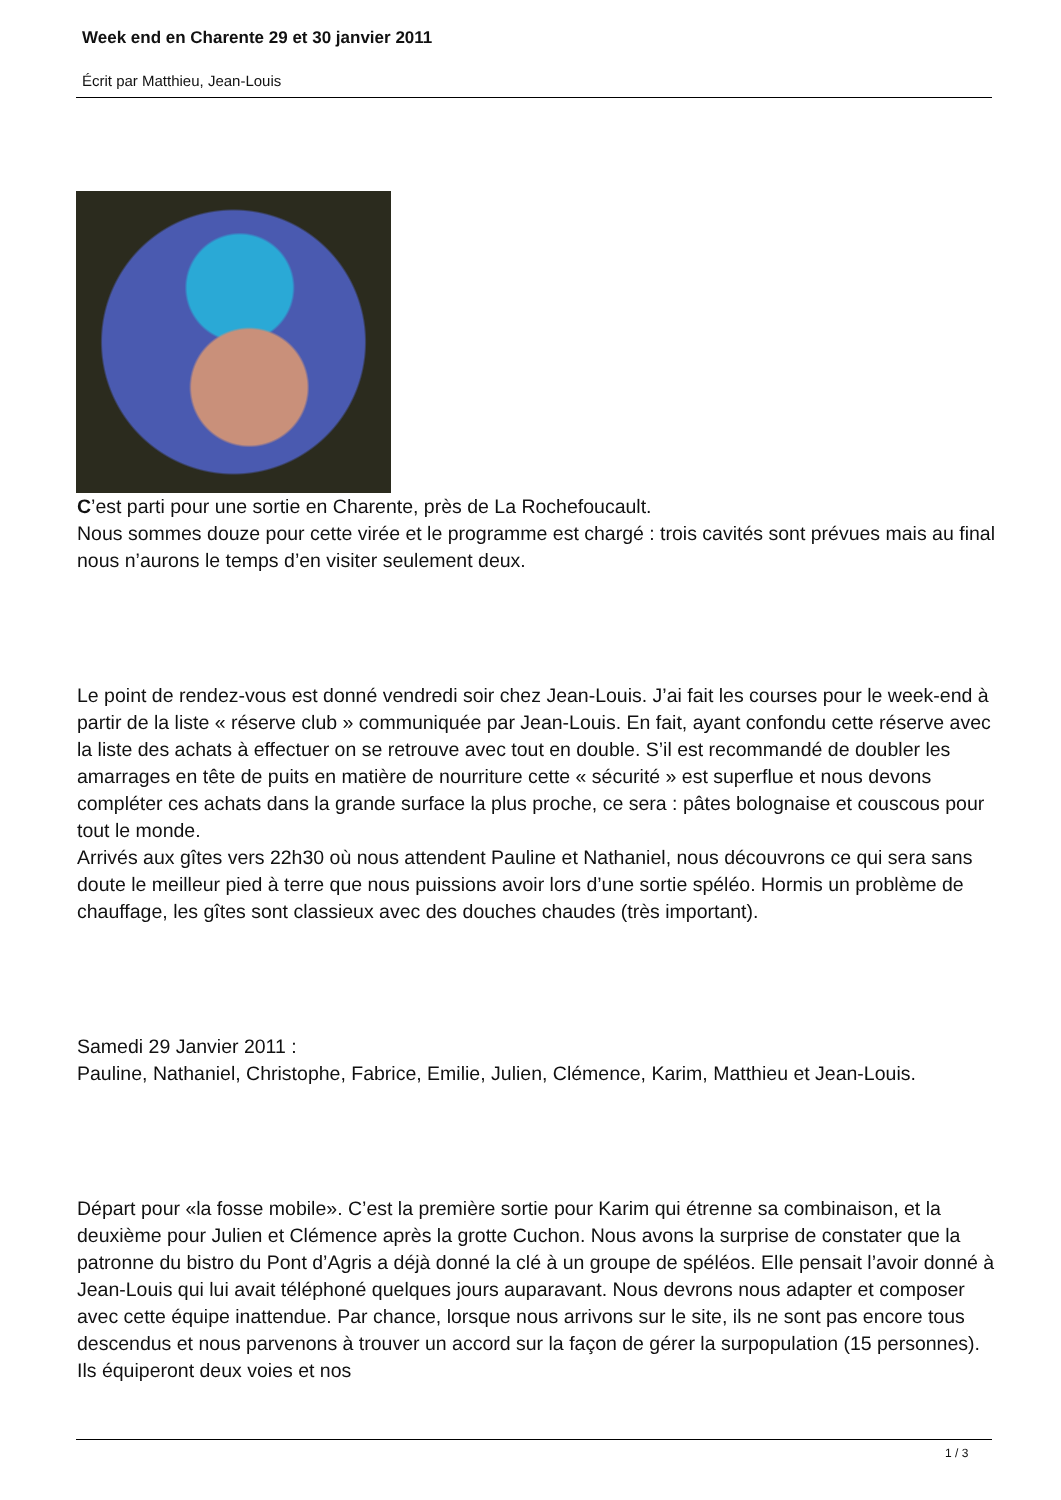Week end en Charente 29 et 30 janvier 2011
Écrit par Matthieu, Jean-Louis
C’est parti pour une sortie en Charente, près de La Rochefoucault.
Nous sommes douze pour cette virée et le programme est chargé : trois cavités sont prévues mais au final nous n’aurons le temps d’en visiter seulement deux.
Le point de rendez-vous est donné vendredi soir chez Jean-Louis. J’ai fait les courses pour le week-end à partir de la liste « réserve club » communiquée par Jean-Louis. En fait, ayant confondu cette réserve avec la liste des achats à effectuer on se retrouve avec tout en double. S’il est recommandé de doubler les amarrages en tête de puits en matière de nourriture cette « sécurité » est superflue et nous devons compléter ces achats dans la grande surface la plus proche, ce sera : pâtes bolognaise et couscous pour tout le monde.
Arrivés aux gîtes vers 22h30 où nous attendent Pauline et Nathaniel, nous découvrons ce qui sera sans doute le meilleur pied à terre que nous puissions avoir lors d’une sortie spéléo. Hormis un problème de chauffage, les gîtes sont classieux avec des douches chaudes (très important).
Samedi 29 Janvier 2011 :
Pauline, Nathaniel, Christophe, Fabrice, Emilie, Julien, Clémence, Karim, Matthieu et Jean-Louis.
Départ pour «la fosse mobile». C’est la première sortie pour Karim qui étrenne sa combinaison, et la deuxième pour Julien et Clémence après la grotte Cuchon. Nous avons la surprise de constater que la patronne du bistro du Pont d’Agris a déjà donné la clé à un groupe de spéléos. Elle pensait l’avoir donné à Jean-Louis qui lui avait téléphoné quelques jours auparavant. Nous devrons nous adapter et composer avec cette équipe inattendue. Par chance, lorsque nous arrivons sur le site, ils ne sont pas encore tous descendus et nous parvenons à trouver un accord sur la façon de gérer la surpopulation (15 personnes). Ils équiperont deux voies et nos
1 / 3